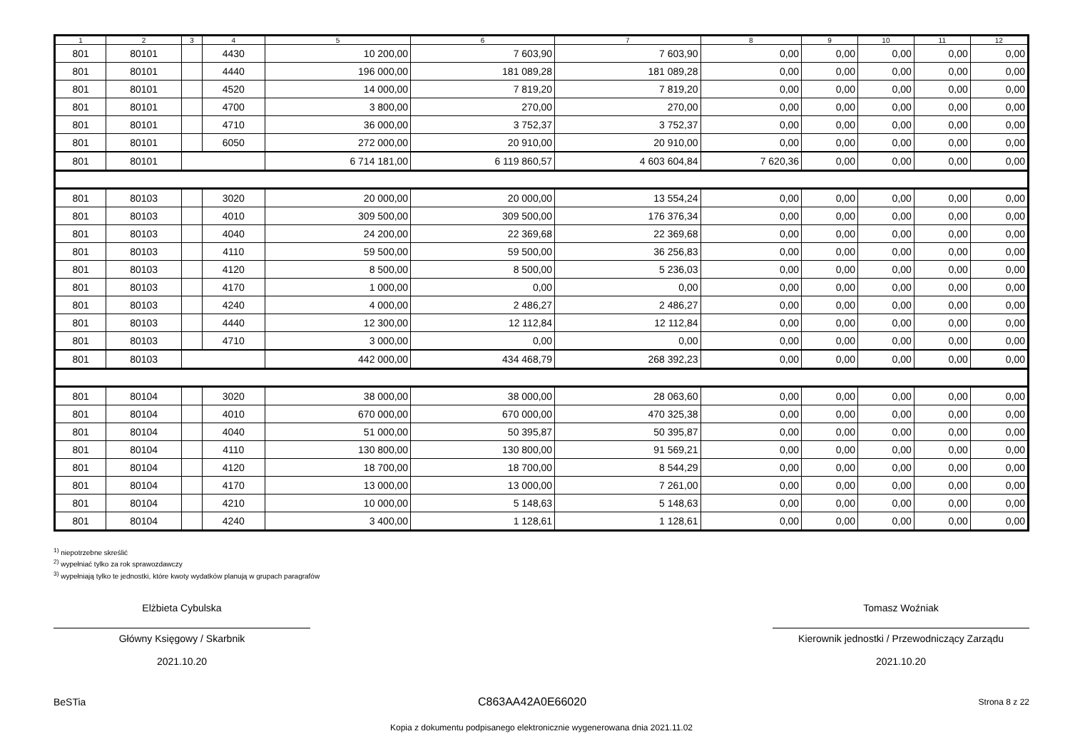| 1 | 2 | 3 | 4 | 5 | 6 | 7 | 8 | 9 | 10 | 11 | 12 |
| --- | --- | --- | --- | --- | --- | --- | --- | --- | --- | --- | --- |
| 801 | 80101 | | 4430 | 10 200,00 | 7 603,90 | 7 603,90 | 0,00 | 0,00 | 0,00 | 0,00 | 0,00 |
| 801 | 80101 | | 4440 | 196 000,00 | 181 089,28 | 181 089,28 | 0,00 | 0,00 | 0,00 | 0,00 | 0,00 |
| 801 | 80101 | | 4520 | 14 000,00 | 7 819,20 | 7 819,20 | 0,00 | 0,00 | 0,00 | 0,00 | 0,00 |
| 801 | 80101 | | 4700 | 3 800,00 | 270,00 | 270,00 | 0,00 | 0,00 | 0,00 | 0,00 | 0,00 |
| 801 | 80101 | | 4710 | 36 000,00 | 3 752,37 | 3 752,37 | 0,00 | 0,00 | 0,00 | 0,00 | 0,00 |
| 801 | 80101 | | 6050 | 272 000,00 | 20 910,00 | 20 910,00 | 0,00 | 0,00 | 0,00 | 0,00 | 0,00 |
| 801 | 80101 | | | 6 714 181,00 | 6 119 860,57 | 4 603 604,84 | 7 620,36 | 0,00 | 0,00 | 0,00 | 0,00 |
| 801 | 80103 | | 3020 | 20 000,00 | 20 000,00 | 13 554,24 | 0,00 | 0,00 | 0,00 | 0,00 | 0,00 |
| 801 | 80103 | | 4010 | 309 500,00 | 309 500,00 | 176 376,34 | 0,00 | 0,00 | 0,00 | 0,00 | 0,00 |
| 801 | 80103 | | 4040 | 24 200,00 | 22 369,68 | 22 369,68 | 0,00 | 0,00 | 0,00 | 0,00 | 0,00 |
| 801 | 80103 | | 4110 | 59 500,00 | 59 500,00 | 36 256,83 | 0,00 | 0,00 | 0,00 | 0,00 | 0,00 |
| 801 | 80103 | | 4120 | 8 500,00 | 8 500,00 | 5 236,03 | 0,00 | 0,00 | 0,00 | 0,00 | 0,00 |
| 801 | 80103 | | 4170 | 1 000,00 | 0,00 | 0,00 | 0,00 | 0,00 | 0,00 | 0,00 | 0,00 |
| 801 | 80103 | | 4240 | 4 000,00 | 2 486,27 | 2 486,27 | 0,00 | 0,00 | 0,00 | 0,00 | 0,00 |
| 801 | 80103 | | 4440 | 12 300,00 | 12 112,84 | 12 112,84 | 0,00 | 0,00 | 0,00 | 0,00 | 0,00 |
| 801 | 80103 | | 4710 | 3 000,00 | 0,00 | 0,00 | 0,00 | 0,00 | 0,00 | 0,00 | 0,00 |
| 801 | 80103 | | | 442 000,00 | 434 468,79 | 268 392,23 | 0,00 | 0,00 | 0,00 | 0,00 | 0,00 |
| 801 | 80104 | | 3020 | 38 000,00 | 38 000,00 | 28 063,60 | 0,00 | 0,00 | 0,00 | 0,00 | 0,00 |
| 801 | 80104 | | 4010 | 670 000,00 | 670 000,00 | 470 325,38 | 0,00 | 0,00 | 0,00 | 0,00 | 0,00 |
| 801 | 80104 | | 4040 | 51 000,00 | 50 395,87 | 50 395,87 | 0,00 | 0,00 | 0,00 | 0,00 | 0,00 |
| 801 | 80104 | | 4110 | 130 800,00 | 130 800,00 | 91 569,21 | 0,00 | 0,00 | 0,00 | 0,00 | 0,00 |
| 801 | 80104 | | 4120 | 18 700,00 | 18 700,00 | 8 544,29 | 0,00 | 0,00 | 0,00 | 0,00 | 0,00 |
| 801 | 80104 | | 4170 | 13 000,00 | 13 000,00 | 7 261,00 | 0,00 | 0,00 | 0,00 | 0,00 | 0,00 |
| 801 | 80104 | | 4210 | 10 000,00 | 5 148,63 | 5 148,63 | 0,00 | 0,00 | 0,00 | 0,00 | 0,00 |
| 801 | 80104 | | 4240 | 3 400,00 | 1 128,61 | 1 128,61 | 0,00 | 0,00 | 0,00 | 0,00 | 0,00 |
<sup>1)</sup> niepotrzebne skreślić
<sup>2)</sup> wypełniać tylko za rok sprawozdawczy
<sup>3)</sup> wypełniają tylko te jednostki, które kwoty wydatków planują w grupach paragrafów
Elżbieta Cybulska
Główny Księgowy / Skarbnik
2021.10.20
Tomasz Woźniak
Kierownik jednostki / Przewodniczący Zarządu
2021.10.20
BeSTia C863AA42A0E66020 Strona 8 z 22
Kopia z dokumentu podpisanego elektronicznie wygenerowana dnia 2021.11.02